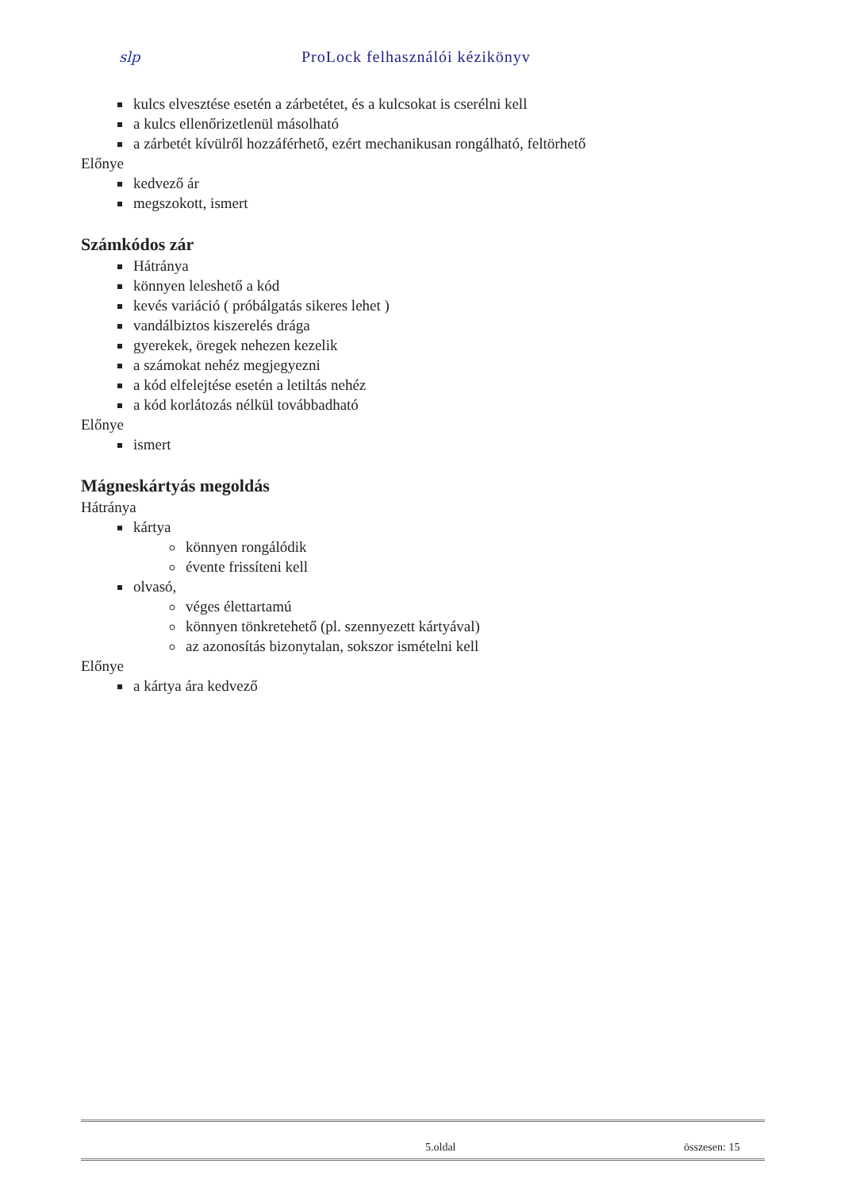slp ProLock felhasználói kézikönyv
kulcs elvesztése esetén a zárbetétet, és a kulcsokat is cserélni kell
a kulcs ellenőrizetlenül másolható
a zárbetét kívülről hozzáférhető, ezért mechanikusan rongálható, feltörhető
Előnye
kedvező ár
megszokott, ismert
Számkódos zár
Hátránya
könnyen leleshető a kód
kevés variáció ( próbálgatás sikeres lehet )
vandálbiztos kiszerelés drága
gyerekek, öregek nehezen kezelik
a számokat nehéz megjegyezni
a kód elfelejtése esetén a letiltás nehéz
a kód korlátozás nélkül továbbadható
Előnye
ismert
Mágneskártyás megoldás
Hátránya
kártya
könnyen rongálódik
évente frissíteni kell
olvasó,
véges élettartamú
könnyen tönkretehető (pl. szennyezett kártyával)
az azonosítás bizonytalan, sokszor ismételni kell
Előnye
a kártya ára kedvező
5.oldal összesen: 15